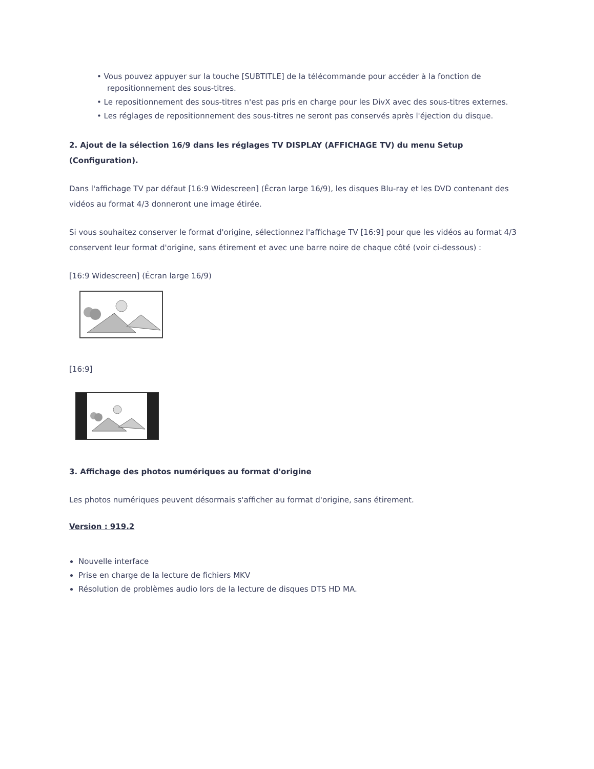• Vous pouvez appuyer sur la touche [SUBTITLE] de la télécommande pour accéder à la fonction de repositionnement des sous-titres.
• Le repositionnement des sous-titres n'est pas pris en charge pour les DivX avec des sous-titres externes.
• Les réglages de repositionnement des sous-titres ne seront pas conservés après l'éjection du disque.
2. Ajout de la sélection 16/9 dans les réglages TV DISPLAY (AFFICHAGE TV) du menu Setup (Configuration).
Dans l'affichage TV par défaut [16:9 Widescreen] (Écran large 16/9), les disques Blu-ray et les DVD contenant des vidéos au format 4/3 donneront une image étirée.
Si vous souhaitez conserver le format d'origine, sélectionnez l'affichage TV [16:9] pour que les vidéos au format 4/3 conservent leur format d'origine, sans étirement et avec une barre noire de chaque côté (voir ci-dessous) :
[16:9 Widescreen] (Écran large 16/9)
[16:9]
3. Affichage des photos numériques au format d'origine
Les photos numériques peuvent désormais s'afficher au format d'origine, sans étirement.
Version : 919.2
Nouvelle interface
Prise en charge de la lecture de fichiers MKV
Résolution de problèmes audio lors de la lecture de disques DTS HD MA.